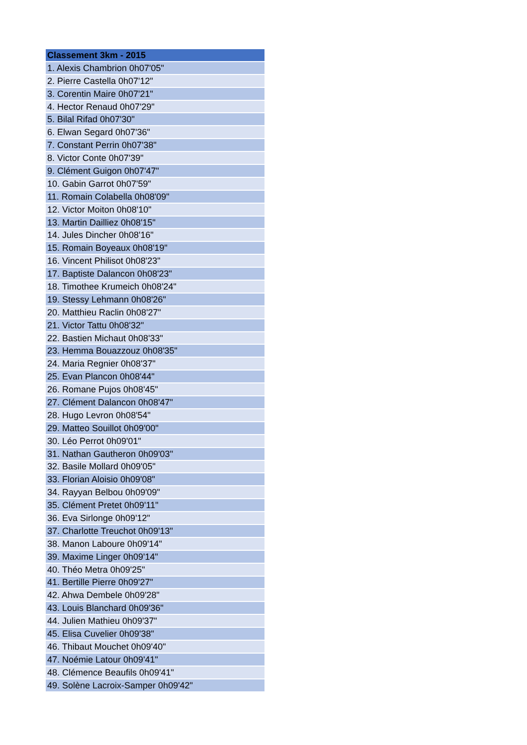| Classement 3km - 2015 |
| --- |
| 1. Alexis Chambrion 0h07'05" |
| 2. Pierre Castella 0h07'12" |
| 3. Corentin Maire 0h07'21" |
| 4. Hector Renaud 0h07'29" |
| 5. Bilal Rifad 0h07'30" |
| 6. Elwan Segard 0h07'36" |
| 7. Constant Perrin 0h07'38" |
| 8. Victor Conte 0h07'39" |
| 9. Clément Guigon 0h07'47" |
| 10. Gabin Garrot 0h07'59" |
| 11. Romain Colabella 0h08'09" |
| 12. Victor Moiton 0h08'10" |
| 13. Martin Dailliez 0h08'15" |
| 14. Jules Dincher 0h08'16" |
| 15. Romain Boyeaux 0h08'19" |
| 16. Vincent Philisot 0h08'23" |
| 17. Baptiste Dalancon 0h08'23" |
| 18. Timothee Krumeich 0h08'24" |
| 19. Stessy Lehmann 0h08'26" |
| 20. Matthieu Raclin 0h08'27" |
| 21. Victor Tattu 0h08'32" |
| 22. Bastien Michaut 0h08'33" |
| 23. Hemma Bouazzouz 0h08'35" |
| 24. Maria Regnier 0h08'37" |
| 25. Evan Plancon 0h08'44" |
| 26. Romane Pujos 0h08'45" |
| 27. Clément Dalancon 0h08'47" |
| 28. Hugo Levron 0h08'54" |
| 29. Matteo Souillot 0h09'00" |
| 30. Léo Perrot 0h09'01" |
| 31. Nathan Gautheron 0h09'03" |
| 32. Basile Mollard 0h09'05" |
| 33. Florian Aloisio 0h09'08" |
| 34. Rayyan Belbou 0h09'09" |
| 35. Clément Pretet 0h09'11" |
| 36. Eva Sirlonge 0h09'12" |
| 37. Charlotte Treuchot 0h09'13" |
| 38. Manon Laboure 0h09'14" |
| 39. Maxime Linger 0h09'14" |
| 40. Théo Metra 0h09'25" |
| 41. Bertille Pierre 0h09'27" |
| 42. Ahwa Dembele 0h09'28" |
| 43. Louis Blanchard 0h09'36" |
| 44. Julien Mathieu 0h09'37" |
| 45. Elisa Cuvelier 0h09'38" |
| 46. Thibaut Mouchet 0h09'40" |
| 47. Noémie Latour 0h09'41" |
| 48. Clémence Beaufils 0h09'41" |
| 49. Solène Lacroix-Samper 0h09'42" |